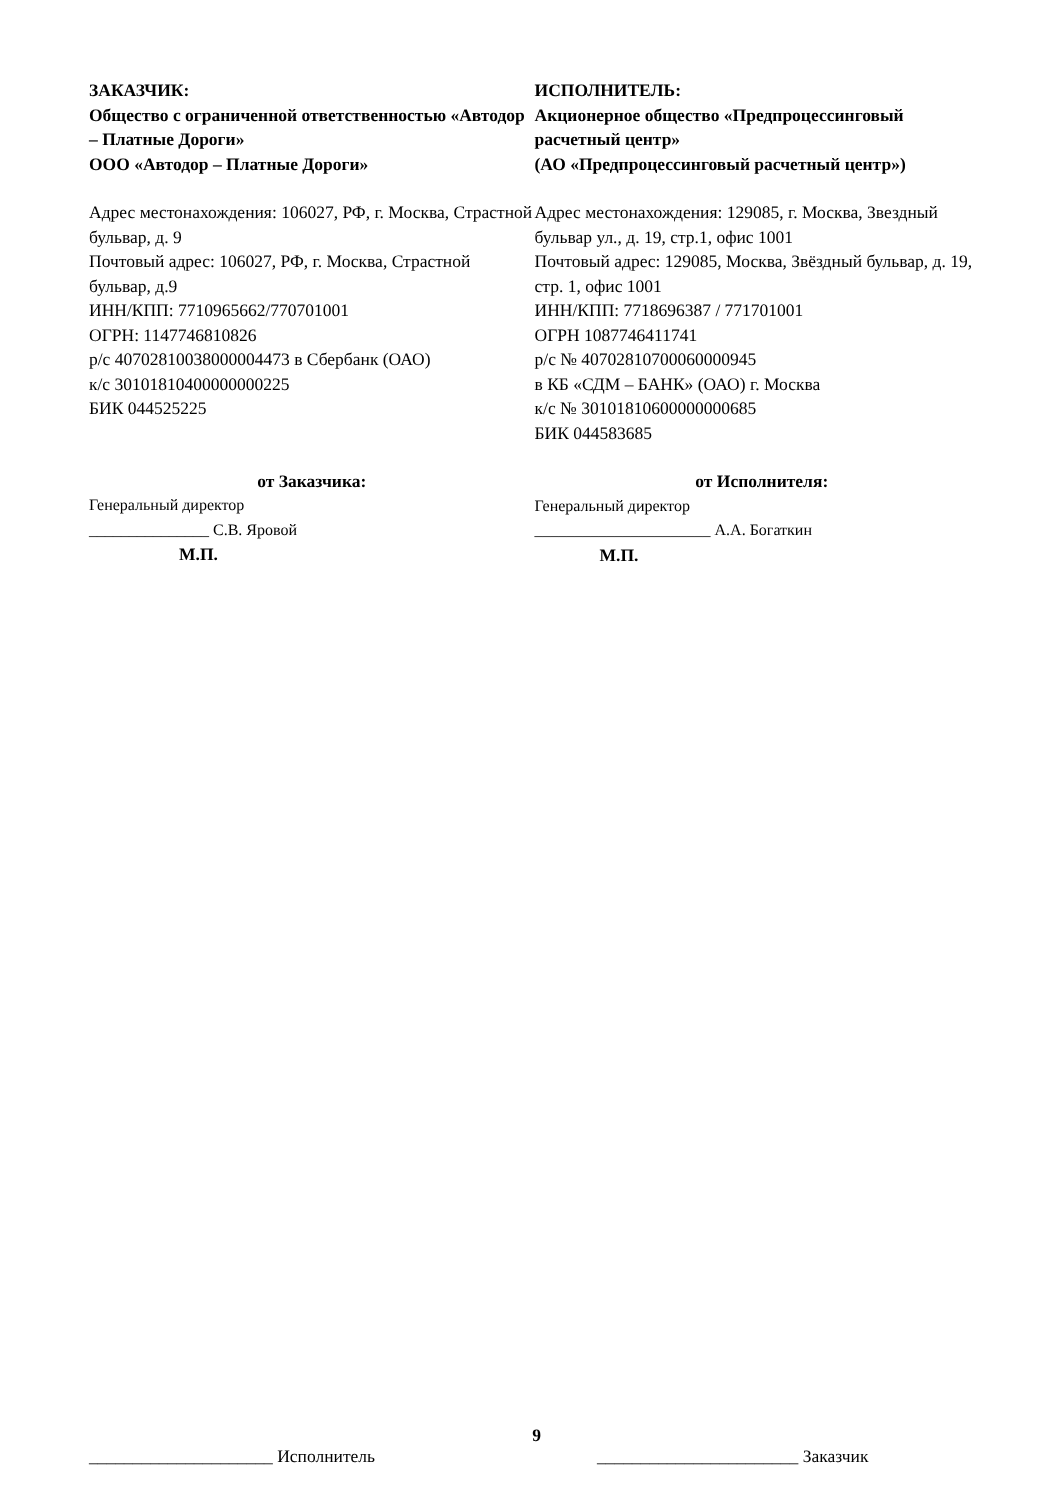ЗАКАЗЧИК:
Общество с ограниченной ответственностью «Автодор – Платные Дороги»
ООО «Автодор – Платные Дороги»
Адрес местонахождения: 106027, РФ, г. Москва, Страстной бульвар, д. 9
Почтовый адрес: 106027, РФ, г. Москва, Страстной бульвар, д.9
ИНН/КПП: 7710965662/770701001
ОГРН: 1147746810826
р/с 40702810038000004473 в Сбербанк (ОАО)
к/с 30101810400000000225
БИК 044525225
от Заказчика:
Генеральный директор
_______________ С.В. Яровой
М.П.
ИСПОЛНИТЕЛЬ:
Акционерное общество «Предпроцессинговый расчетный центр»
(АО «Предпроцессинговый расчетный центр»)
Адрес местонахождения: 129085, г. Москва, Звездный бульвар ул., д. 19, стр.1, офис 1001
Почтовый адрес: 129085, Москва, Звёздный бульвар, д. 19, стр. 1, офис 1001
ИНН/КПП: 7718696387 / 771701001
ОГРН 1087746411741
р/с № 40702810700060000945
в КБ «СДМ – БАНК» (ОАО) г. Москва
к/с № 30101810600000000685
БИК 044583685
от Исполнителя:
Генеральный директор
______________________ А.А. Богаткин
М.П.
9
_____________________ Исполнитель _______________________ Заказчик